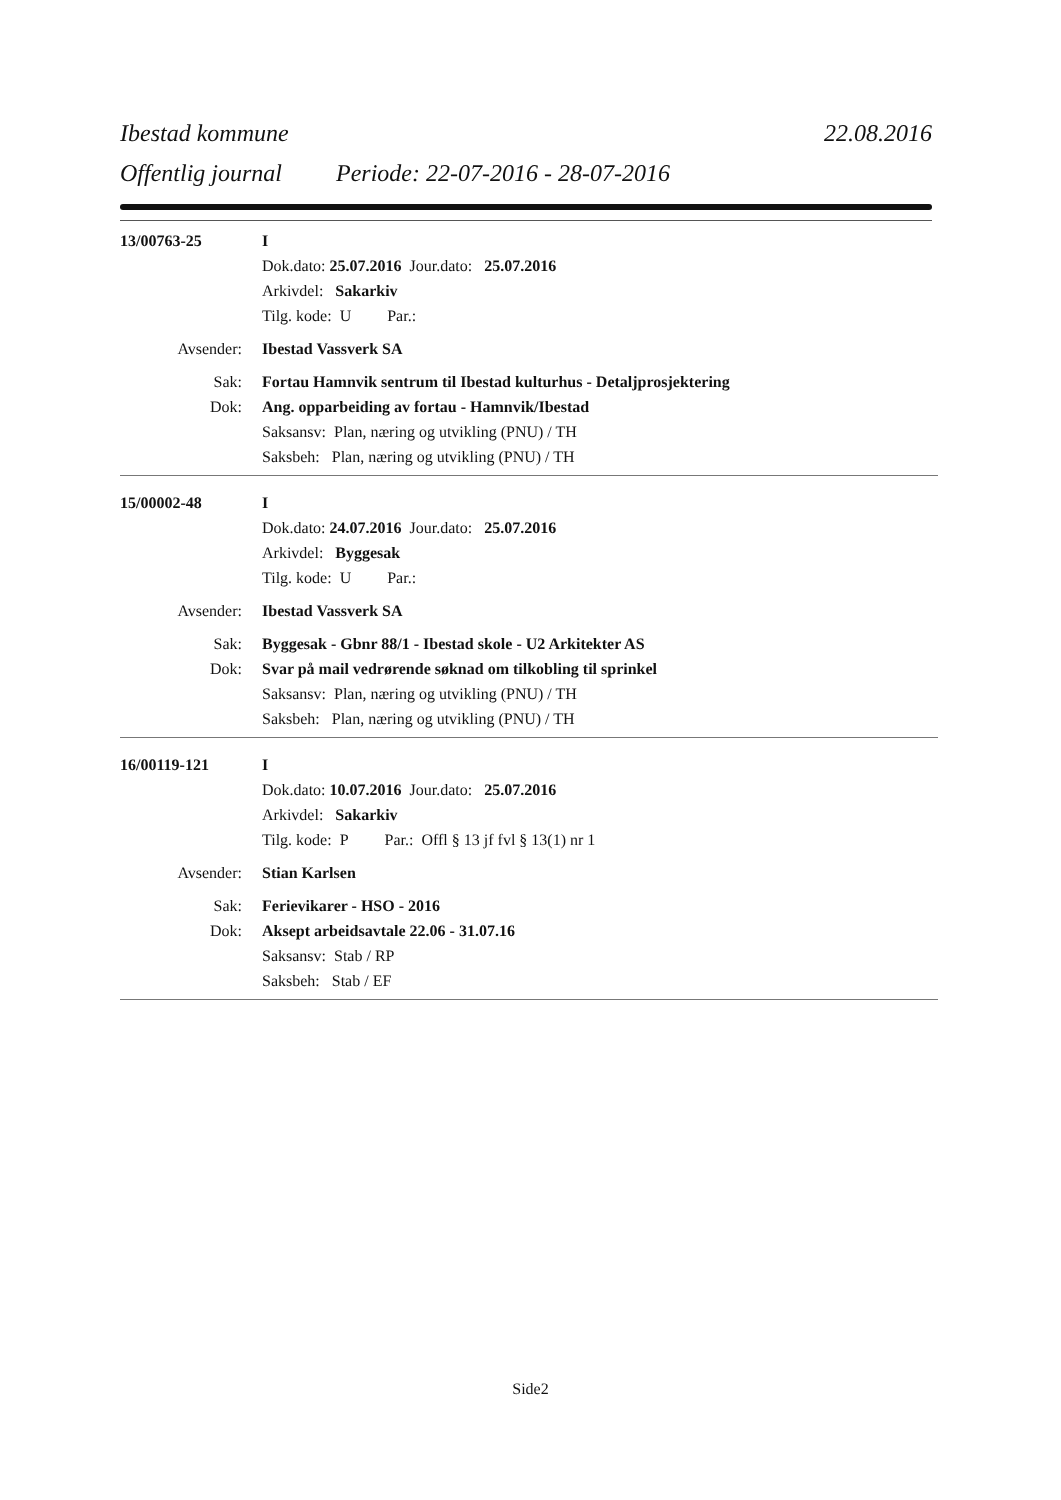Ibestad kommune 22.08.2016
Offentlig journal Periode: 22-07-2016 - 28-07-2016
13/00763-25 I
Dok.dato: 25.07.2016 Jour.dato: 25.07.2016
Arkivdel: Sakarkiv
Tilg. kode: U Par.:
Avsender: Ibestad Vassverk SA
Sak: Fortau Hamnvik sentrum til Ibestad kulturhus - Detaljprosjektering
Dok: Ang. opparbeiding av fortau - Hamnvik/Ibestad
Saksansv: Plan, næring og utvikling (PNU) / TH
Saksbeh: Plan, næring og utvikling (PNU) / TH
15/00002-48 I
Dok.dato: 24.07.2016 Jour.dato: 25.07.2016
Arkivdel: Byggesak
Tilg. kode: U Par.:
Avsender: Ibestad Vassverk SA
Sak: Byggesak - Gbnr 88/1 - Ibestad skole - U2 Arkitekter AS
Dok: Svar på mail vedrørende søknad om tilkobling til sprinkel
Saksansv: Plan, næring og utvikling (PNU) / TH
Saksbeh: Plan, næring og utvikling (PNU) / TH
16/00119-121 I
Dok.dato: 10.07.2016 Jour.dato: 25.07.2016
Arkivdel: Sakarkiv
Tilg. kode: P Par.: Offl § 13 jf fvl § 13(1) nr 1
Avsender: Stian Karlsen
Sak: Ferievikarer - HSO - 2016
Dok: Aksept arbeidsavtale 22.06 - 31.07.16
Saksansv: Stab / RP
Saksbeh: Stab / EF
Side2